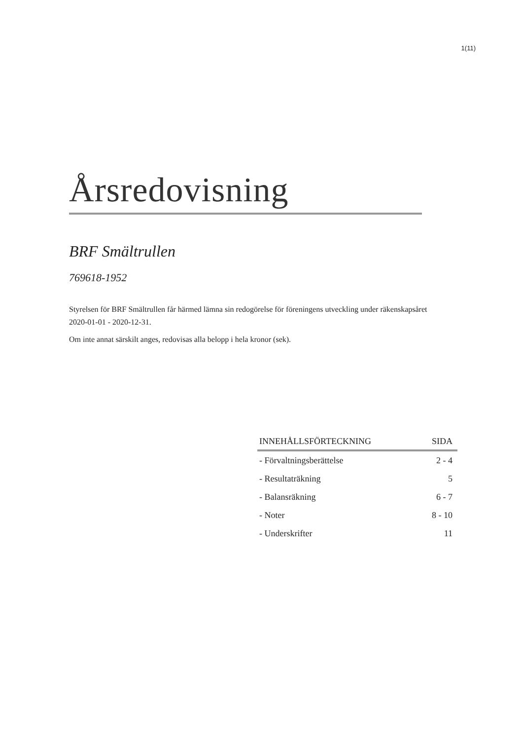1(11)
Årsredovisning
BRF Smältrullen
769618-1952
Styrelsen för BRF Smältrullen får härmed lämna sin redogörelse för föreningens utveckling under räkenskapsåret 2020-01-01 - 2020-12-31.
Om inte annat särskilt anges, redovisas alla belopp i hela kronor (sek).
| INNEHÅLLSFÖRTECKNING | SIDA |
| --- | --- |
| - Förvaltningsberättelse | 2 - 4 |
| - Resultaträkning | 5 |
| - Balansräkning | 6 - 7 |
| - Noter | 8 - 10 |
| - Underskrifter | 11 |